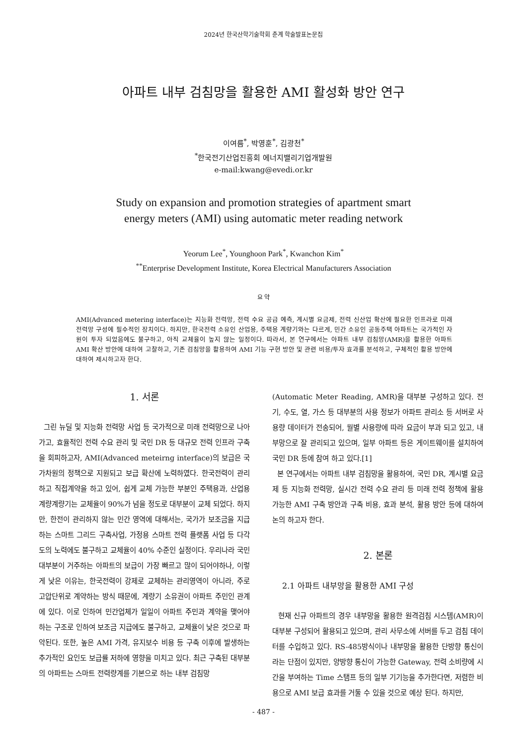2024년 한국산학기술학회 춘계 학술발표논문집
아파트 내부 검침망을 활용한 AMI 활성화 방안 연구
이여름<sup>*</sup>, 박영훈<sup>*</sup>, 김광천<sup>*</sup>
<sup>*</sup> 한국전기산업진흥회 에너지밸리기업개발원
e-mail:kwang@evedi.or.kr
Study on expansion and promotion strategies of apartment smart
energy meters (AMI) using automatic meter reading network
Yeorum Lee<sup>*</sup>, Younghoon Park<sup>*</sup>, Kwanchon Kim<sup>*</sup>
<sup>**</sup> Enterprise Development Institute, Korea Electrical Manufacturers Association
요 약
AMI(Advanced metering interface)는 지능화 전력망, 전력 수요 공급 예측, 계시별 요금제, 전력 신산업 확산에 필요한 인프라로 미래 전력망 구성에 필수적인 장치이다. 하지만, 한국전력 소유인 산업용, 주택용 계량기와는 다르게, 민간 소유인 공동주택 아파트는 국가적인 자원이 투자 되었음에도 불구하고, 아직 교체율이 높지 않는 일정이다. 따라서, 본 연구에서는 아파트 내부 검침망(AMR)을 활용한 아파트 AMI 확산 방안에 대하여 고찰하고, 기존 검침망을 활용하여 AMI 기능 구현 방안 및 관련 비용/투자 효과를 분석하고, 구체적인 활용 방안에 대하여 제시하고자 한다.
1. 서론
그린 뉴딜 및 지능화 전력망 사업 등 국가적으로 미래 전력망으로 나아가고, 효율적인 전력 수요 관리 및 국민 DR 등 대규모 전력 인프라 구축을 회피하고자, AMI(Advanced meteirng interface)의 보급은 국가차원의 정책으로 지원되고 보급 확산에 노력하였다. 한국전력이 관리하고 직접계약을 하고 있어, 쉽게 교체 가능한 부분인 주택용과, 산업용 계량계량기는 교체율이 90%가 넘을 정도로 대부분이 교체 되었다. 하지만, 한전이 관리하지 않는 민간 영역에 대해서는, 국가가 보조금을 지급하는 스마트 그리드 구축사업, 가정용 스마트 전력 플랫폼 사업 등 다각도의 노력에도 불구하고 교체율이 40% 수준인 실정이다. 우리나라 국민 대부분이 거주하는 아파트의 보급이 가장 빠르고 많이 되어야하나, 이렇게 낮은 이유는, 한국전력이 강제로 교체하는 관리영역이 아니라, 주로 고압단위로 계약하는 방식 때문에, 계량기 소유권이 아파트 주민인 관계에 있다. 이로 인하여 민간업체가 일일이 아파트 주민과 계약을 맺어야 하는 구조로 인하여 보조금 지급에도 불구하고, 교체율이 낮은 것으로 파악된다. 또한, 높은 AMI 가격, 유지보수 비용 등 구축 이후에 발생하는 추가적인 요인도 보급률 저하에 영향을 미치고 있다. 최근 구축된 대부분의 아파트는 스마트 전력량계를 기본으로 하는 내부 검침망
(Automatic Meter Reading, AMR)을 대부분 구성하고 있다. 전기, 수도, 열, 가스 등 대부분의 사용 정보가 아파트 관리소 등 서버로 사용량 데이터가 전송되어, 월별 사용량에 따라 요금이 부과 되고 있고, 내부망으로 잘 관리되고 있으며, 일부 아파트 등은 게이트웨이를 설치하여 국민 DR 등에 참여 하고 있다.[1]
본 연구에서는 아파트 내부 검침망을 활용하여, 국민 DR, 계시별 요금제 등 지능화 전력망, 실시간 전력 수요 관리 등 미래 전력 정책에 활용 가능한 AMI 구축 방안과 구축 비용, 효과 분석, 활용 방안 등에 대하여 논의 하고자 한다.
2. 본론
2.1 아파트 내부망을 활용한 AMI 구성
현재 신규 아파트의 경우 내부망을 활용한 원격검침 시스템(AMR)이 대부분 구성되어 활용되고 있으며, 관리 사무소에 서버를 두고 검침 데이터를 수입하고 있다. RS-485방식이나 내부망을 활용한 단방향 통신이라는 단점이 있지만, 양방향 통신이 가능한 Gateway, 전력 소비량에 시간을 부여하는 Time 스탬프 등의 일부 기기능을 추가한다면, 저렴한 비용으로 AMI 보급 효과를 거둘 수 있을 것으로 예상 된다. 하지만,
- 487 -